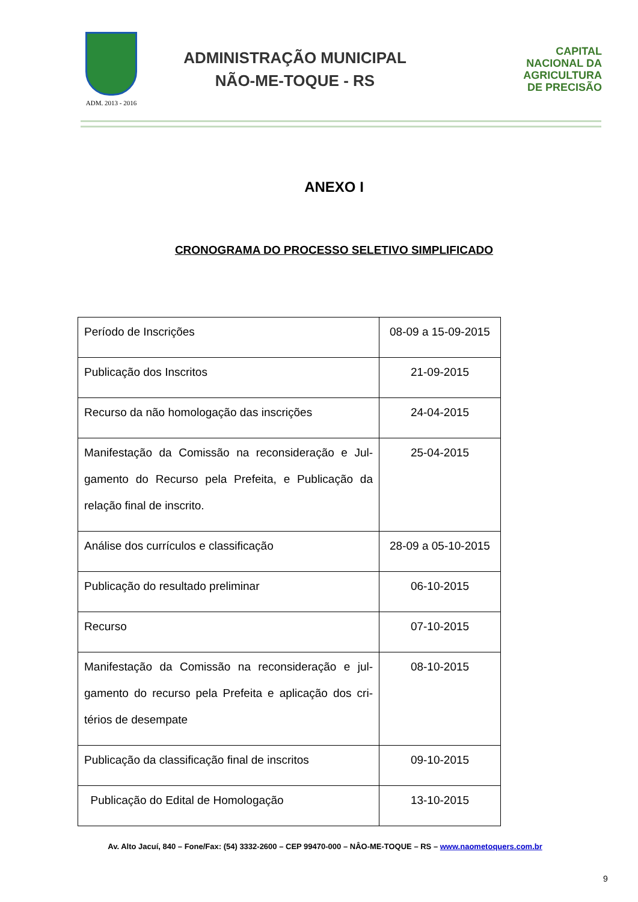ADM. 2013 - 2016
ADMINISTRAÇÃO MUNICIPAL
NÃO-ME-TOQUE - RS
CAPITAL
NACIONAL DA
AGRICULTURA
DE PRECISÃO
ANEXO I
CRONOGRAMA DO PROCESSO SELETIVO SIMPLIFICADO
| Período de Inscrições | 08-09 a 15-09-2015 |
| Publicação dos Inscritos | 21-09-2015 |
| Recurso da não homologação das inscrições | 24-04-2015 |
| Manifestação da Comissão na reconsideração e Jul-gamento do Recurso pela Prefeita, e Publicação da relação final de inscrito. | 25-04-2015 |
| Análise dos currículos e classificação | 28-09 a 05-10-2015 |
| Publicação do resultado preliminar | 06-10-2015 |
| Recurso | 07-10-2015 |
| Manifestação da Comissão na reconsideração e jul-gamento do recurso pela Prefeita e aplicação dos cri-térios de desempate | 08-10-2015 |
| Publicação da classificação final de inscritos | 09-10-2015 |
| Publicação do Edital de Homologação | 13-10-2015 |
Av. Alto Jacuí, 840 – Fone/Fax: (54) 3332-2600 – CEP 99470-000 – NÂO-ME-TOQUE – RS – www.naometoquers.com.br
9